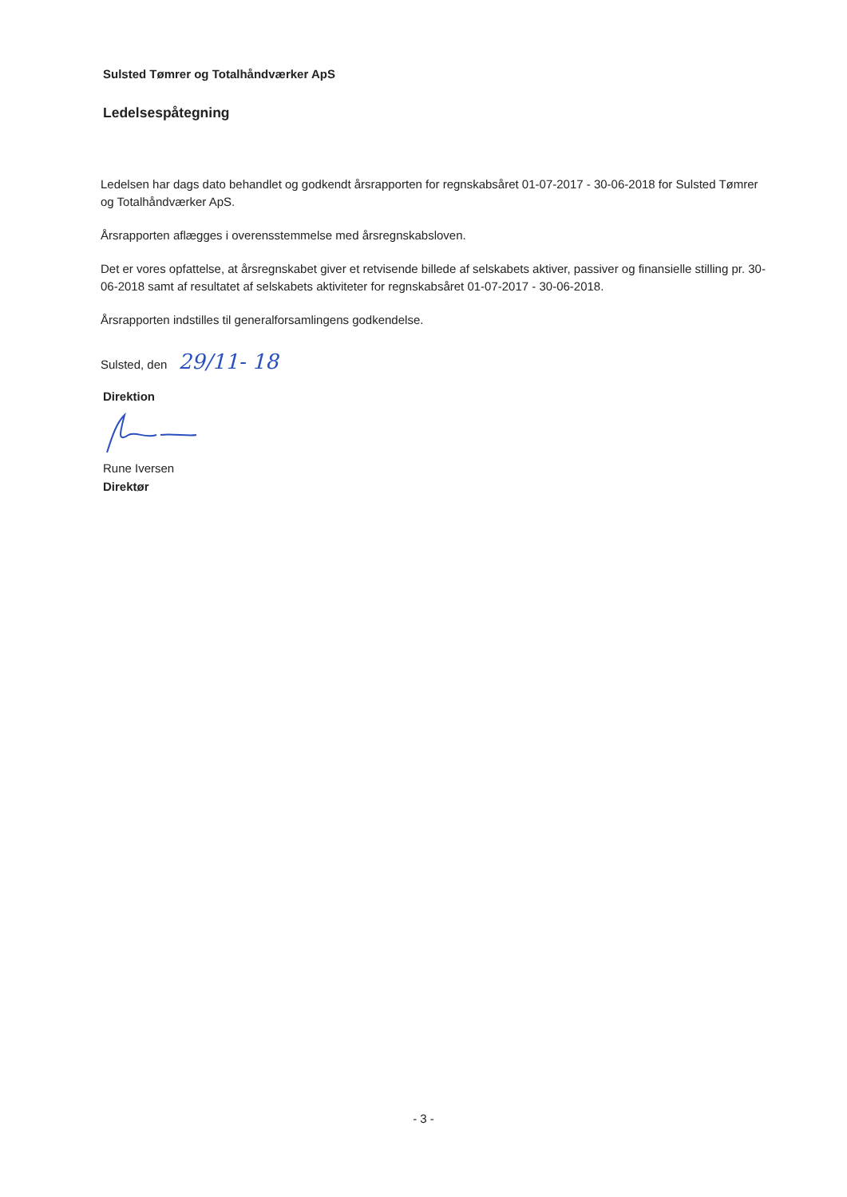Sulsted Tømrer og Totalhåndværker ApS
Ledelsespåtegning
Ledelsen har dags dato behandlet og godkendt årsrapporten for regnskabsåret 01-07-2017 - 30-06-2018 for Sulsted Tømrer og Totalhåndværker ApS.
Årsrapporten aflægges i overensstemmelse med årsregnskabsloven.
Det er vores opfattelse, at årsregnskabet giver et retvisende billede af selskabets aktiver, passiver og finansielle stilling pr. 30-06-2018 samt af resultatet af selskabets aktiviteter for regnskabsåret 01-07-2017 - 30-06-2018.
Årsrapporten indstilles til generalforsamlingens godkendelse.
Sulsted, den 29/11- 18
Direktion
Rune Iversen
Direktør
- 3 -